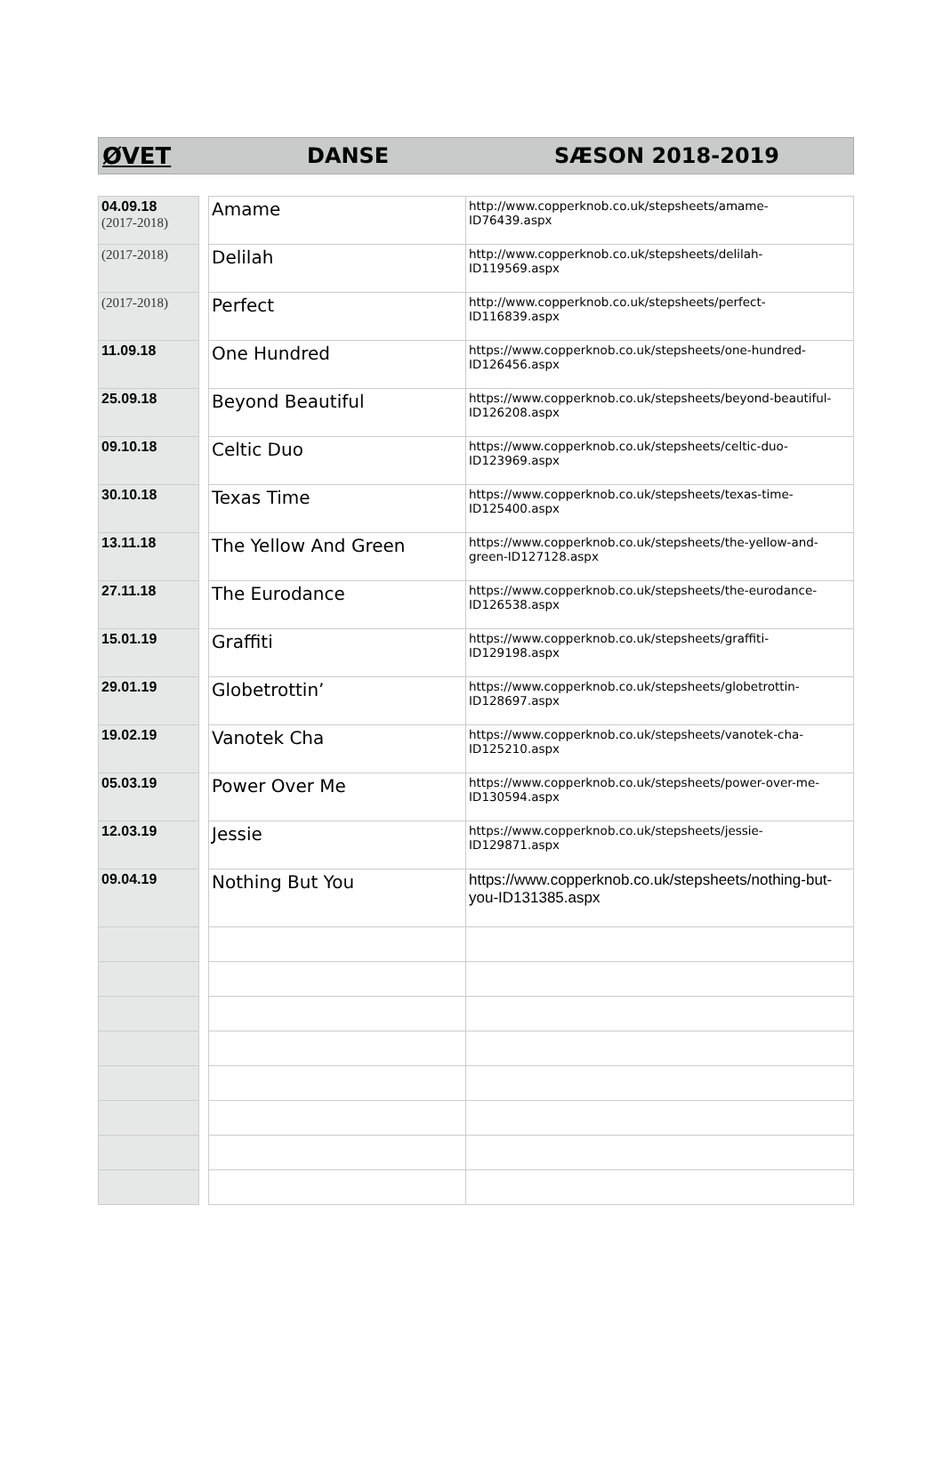ØVET DANSE SÆSON 2018-2019
| 04.09.18 (2017-2018) | | Amame | http://www.copperknob.co.uk/stepsheets/amame-ID76439.aspx |
| (2017-2018) | | Delilah | http://www.copperknob.co.uk/stepsheets/delilah-ID119569.aspx |
| (2017-2018) | | Perfect | http://www.copperknob.co.uk/stepsheets/perfect-ID116839.aspx |
| 11.09.18 | | One Hundred | https://www.copperknob.co.uk/stepsheets/one-hundred-ID126456.aspx |
| 25.09.18 | | Beyond Beautiful | https://www.copperknob.co.uk/stepsheets/beyond-beautiful-ID126208.aspx |
| 09.10.18 | | Celtic Duo | https://www.copperknob.co.uk/stepsheets/celtic-duo-ID123969.aspx |
| 30.10.18 | | Texas Time | https://www.copperknob.co.uk/stepsheets/texas-time-ID125400.aspx |
| 13.11.18 | | The Yellow And Green | https://www.copperknob.co.uk/stepsheets/the-yellow-and-green-ID127128.aspx |
| 27.11.18 | | The Eurodance | https://www.copperknob.co.uk/stepsheets/the-eurodance-ID126538.aspx |
| 15.01.19 | | Graffiti | https://www.copperknob.co.uk/stepsheets/graffiti-ID129198.aspx |
| 29.01.19 | | Globetrottin’ | https://www.copperknob.co.uk/stepsheets/globetrottin-ID128697.aspx |
| 19.02.19 | | Vanotek Cha | https://www.copperknob.co.uk/stepsheets/vanotek-cha-ID125210.aspx |
| 05.03.19 | | Power Over Me | https://www.copperknob.co.uk/stepsheets/power-over-me-ID130594.aspx |
| 12.03.19 | | Jessie | https://www.copperknob.co.uk/stepsheets/jessie-ID129871.aspx |
| 09.04.19 | | Nothing But You | https://www.copperknob.co.uk/stepsheets/nothing-but-you-ID131385.aspx |